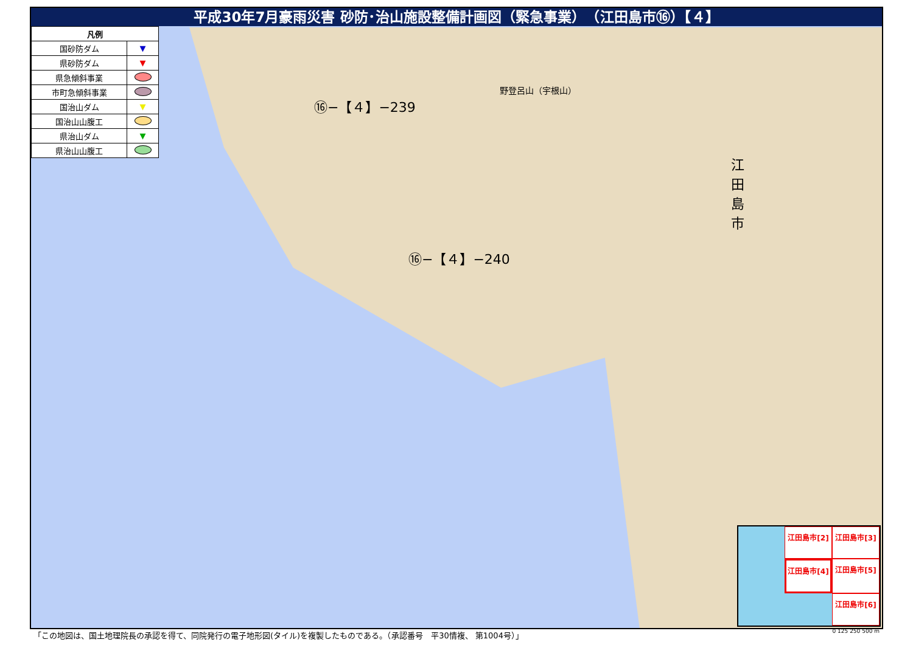平成30年7月豪雨災害 砂防･治山施設整備計画図（緊急事業）　（江田島市⑯）【４】
| 凡例 | |
| --- | --- |
| 国砂防ダム | ▼ |
| 県砂防ダム | ▼ |
| 県急傾斜事業 | |
| 市町急傾斜事業 | |
| 国治山ダム | ▼ |
| 国治山山腹工 | |
| 県治山ダム | ▼ |
| 県治山山腹工 | |
⑯−【４】−239
⑯−【４】−240
江田島市
野登呂山（宇根山）
江田島市[2]
江田島市[3]
江田島市[4]
江田島市[5]
江田島市[6]
「この地図は、国土地理院長の承認を得て、同院発行の電子地形図(タイル)を複製したものである。（承認番号　平30情複、 第1004号）」
0 125 250 500 m